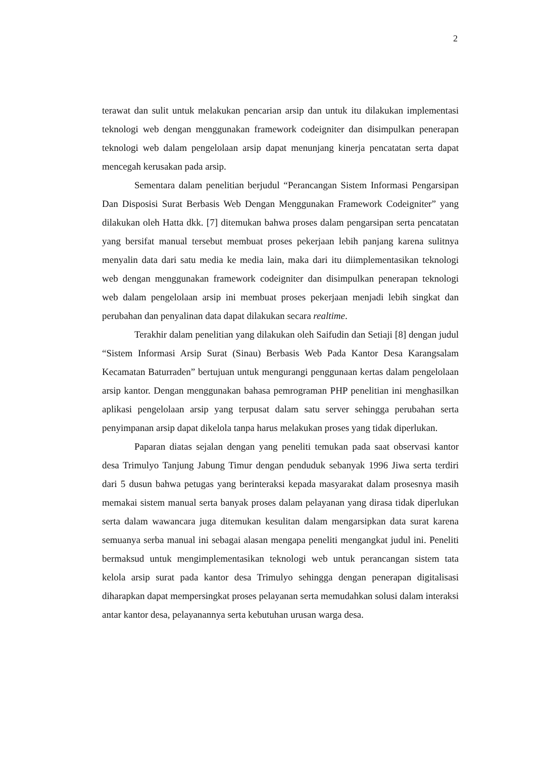2
terawat dan sulit untuk melakukan pencarian arsip dan untuk itu dilakukan implementasi teknologi web dengan menggunakan framework codeigniter dan disimpulkan penerapan teknologi web dalam pengelolaan arsip dapat menunjang kinerja pencatatan serta dapat mencegah kerusakan pada arsip.
Sementara dalam penelitian berjudul “Perancangan Sistem Informasi Pengarsipan Dan Disposisi Surat Berbasis Web Dengan Menggunakan Framework Codeigniter” yang dilakukan oleh Hatta dkk. [7] ditemukan bahwa proses dalam pengarsipan serta pencatatan yang bersifat manual tersebut membuat proses pekerjaan lebih panjang karena sulitnya menyalin data dari satu media ke media lain, maka dari itu diimplementasikan teknologi web dengan menggunakan framework codeigniter dan disimpulkan penerapan teknologi web dalam pengelolaan arsip ini membuat proses pekerjaan menjadi lebih singkat dan perubahan dan penyalinan data dapat dilakukan secara realtime.
Terakhir dalam penelitian yang dilakukan oleh Saifudin dan Setiaji [8] dengan judul “Sistem Informasi Arsip Surat (Sinau) Berbasis Web Pada Kantor Desa Karangsalam Kecamatan Baturraden” bertujuan untuk mengurangi penggunaan kertas dalam pengelolaan arsip kantor. Dengan menggunakan bahasa pemrograman PHP penelitian ini menghasilkan aplikasi pengelolaan arsip yang terpusat dalam satu server sehingga perubahan serta penyimpanan arsip dapat dikelola tanpa harus melakukan proses yang tidak diperlukan.
Paparan diatas sejalan dengan yang peneliti temukan pada saat observasi kantor desa Trimulyo Tanjung Jabung Timur dengan penduduk sebanyak 1996 Jiwa serta terdiri dari 5 dusun bahwa petugas yang berinteraksi kepada masyarakat dalam prosesnya masih memakai sistem manual serta banyak proses dalam pelayanan yang dirasa tidak diperlukan serta dalam wawancara juga ditemukan kesulitan dalam mengarsipkan data surat karena semuanya serba manual ini sebagai alasan mengapa peneliti mengangkat judul ini. Peneliti bermaksud untuk mengimplementasikan teknologi web untuk perancangan sistem tata kelola arsip surat pada kantor desa Trimulyo sehingga dengan penerapan digitalisasi diharapkan dapat mempersingkat proses pelayanan serta memudahkan solusi dalam interaksi antar kantor desa, pelayanannya serta kebutuhan urusan warga desa.